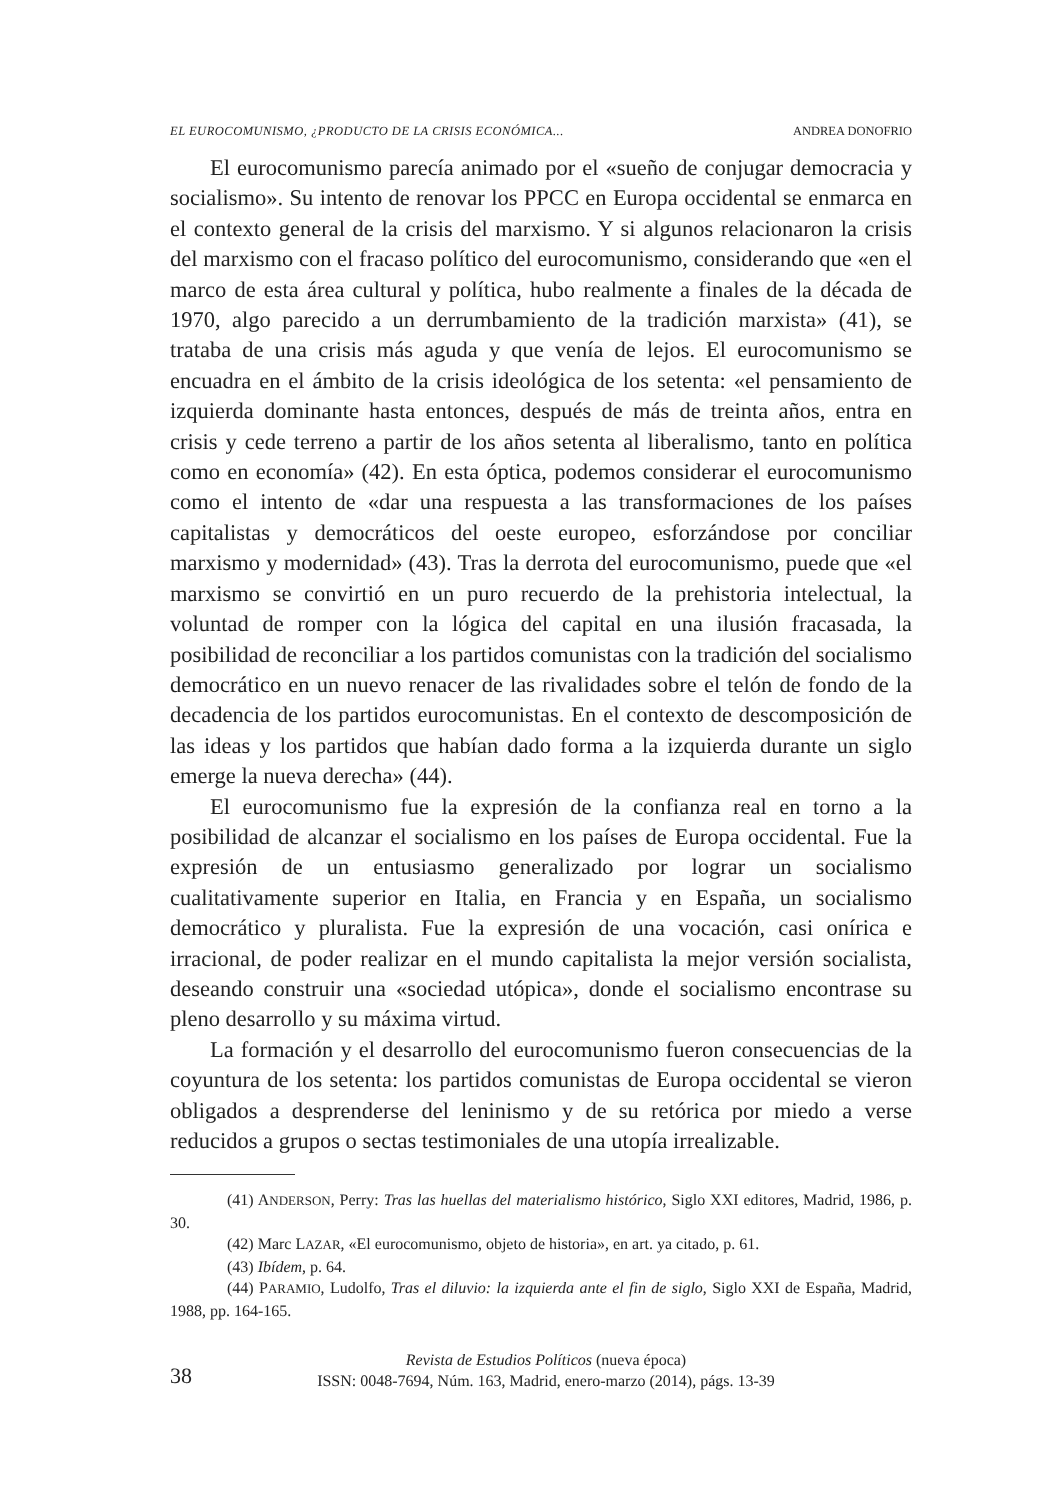EL EUROCOMUNISMO, ¿PRODUCTO DE LA CRISIS ECONÓMICA... ANDREA DONOFRIO
El eurocomunismo parecía animado por el «sueño de conjugar democracia y socialismo». Su intento de renovar los PPCC en Europa occidental se enmarca en el contexto general de la crisis del marxismo. Y si algunos relacionaron la crisis del marxismo con el fracaso político del eurocomunismo, considerando que «en el marco de esta área cultural y política, hubo realmente a finales de la década de 1970, algo parecido a un derrumbamiento de la tradición marxista» (41), se trataba de una crisis más aguda y que venía de lejos. El eurocomunismo se encuadra en el ámbito de la crisis ideológica de los setenta: «el pensamiento de izquierda dominante hasta entonces, después de más de treinta años, entra en crisis y cede terreno a partir de los años setenta al liberalismo, tanto en política como en economía» (42). En esta óptica, podemos considerar el eurocomunismo como el intento de «dar una respuesta a las transformaciones de los países capitalistas y democráticos del oeste europeo, esforzándose por conciliar marxismo y modernidad» (43). Tras la derrota del eurocomunismo, puede que «el marxismo se convirtió en un puro recuerdo de la prehistoria intelectual, la voluntad de romper con la lógica del capital en una ilusión fracasada, la posibilidad de reconciliar a los partidos comunistas con la tradición del socialismo democrático en un nuevo renacer de las rivalidades sobre el telón de fondo de la decadencia de los partidos eurocomunistas. En el contexto de descomposición de las ideas y los partidos que habían dado forma a la izquierda durante un siglo emerge la nueva derecha» (44).
El eurocomunismo fue la expresión de la confianza real en torno a la posibilidad de alcanzar el socialismo en los países de Europa occidental. Fue la expresión de un entusiasmo generalizado por lograr un socialismo cualitativamente superior en Italia, en Francia y en España, un socialismo democrático y pluralista. Fue la expresión de una vocación, casi onírica e irracional, de poder realizar en el mundo capitalista la mejor versión socialista, deseando construir una «sociedad utópica», donde el socialismo encontrase su pleno desarrollo y su máxima virtud.
La formación y el desarrollo del eurocomunismo fueron consecuencias de la coyuntura de los setenta: los partidos comunistas de Europa occidental se vieron obligados a desprenderse del leninismo y de su retórica por miedo a verse reducidos a grupos o sectas testimoniales de una utopía irrealizable.
(41) ANDERSON, Perry: Tras las huellas del materialismo histórico, Siglo XXI editores, Madrid, 1986, p. 30.
(42) Marc LAZAR, «El eurocomunismo, objeto de historia», en art. ya citado, p. 61.
(43) Ibídem, p. 64.
(44) PARAMIO, Ludolfo, Tras el diluvio: la izquierda ante el fin de siglo, Siglo XXI de España, Madrid, 1988, pp. 164-165.
38
Revista de Estudios Políticos (nueva época)
ISSN: 0048-7694, Núm. 163, Madrid, enero-marzo (2014), págs. 13-39